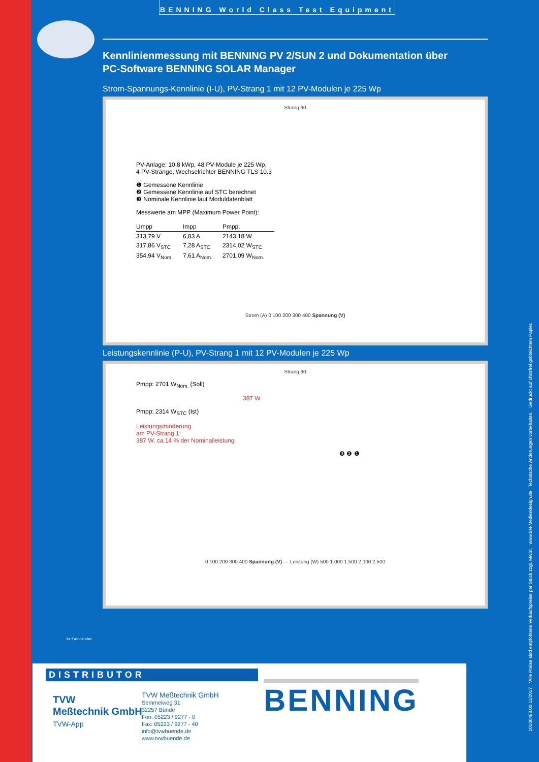BENNING World Class Test Equipment
Kennlinienmessung mit BENNING PV 2/SUN 2 und Dokumentation über
PC-Software BENNING SOLAR Manager
Strom-Spannungs-Kenn­linie (I-U), PV-Strang 1 mit 12 PV-Modulen je 225 Wp
Strang 90
PV-Anlage: 10,8 kWp, 48 PV-Module je 225 Wp,
4 PV-Stränge, Wechselrichter BENNING TLS 10.3
❶ Gemessene Kennlinie
❷ Gemessene Kennlinie auf STC berechnet
❸ Nominale Kennlinie laut Moduldatenblatt
Messwerte am MPP (Maximum Power Point):
| Umpp | Impp | Pmpp. |
| --- | --- | --- |
| 313,79 V | 6,83 A | 2143,18 W |
| 317,86 V<sub>STC</sub> | 7,28 A<sub>STC</sub> | 2314,02 W<sub>STC</sub> |
| 354,94 V<sub>Nom.</sub> | 7,61 A<sub>Nom.</sub> | 2701,09 W<sub>Nom.</sub> |
Strom (A) 0 100 200 300 400 Spannung (V)
Leistungskennlinie (P-U), PV-Strang 1 mit 12 PV-Modulen je 225 Wp
Strang 90
Pmpp: 2701 W<sub>Nom.</sub> (Soll)
387 W
Pmpp: 2314 W<sub>STC</sub> (Ist)
Leistungsminderung
am PV-Strang 1:
387 W, ca.14 % der Nominalleistung
❸ ❷ ❶
0 100 200 300 400 Spannung (V) — Leistung (W) 500 1.000 1.500 2.000 2.500
Ihr Fachhändler:
10180488.00 11/2017 *Alle Preise sind empfohlene Verkaufspreise per Stück zzgl. MwSt. www.BN-Mediendesign.de Technische Änderungen vorbehalten. Gedruckt auf chlorfrei gebleichtem Papier.
DISTRIBUTOR
TVW
Meßtechnik GmbH
TVW-App
TVW Meßtechnik GmbH
Semmelweg 31
32257 Bünde
Fon: 05223 / 9277 - 0
Fax: 05223 / 9277 - 40
info@tvwbuende.de
www.tvwbuende.de
BENNING